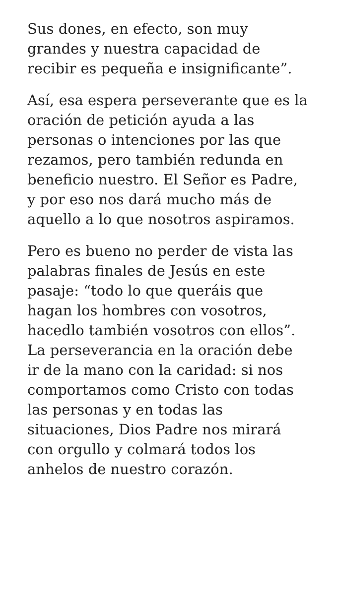Sus dones, en efecto, son muy
grandes y nuestra capacidad de
recibir es pequeña e insignificante”.
Así, esa espera perseverante que es la
oración de petición ayuda a las
personas o intenciones por las que
rezamos, pero también redunda en
beneficio nuestro. El Señor es Padre,
y por eso nos dará mucho más de
aquello a lo que nosotros aspiramos.
Pero es bueno no perder de vista las
palabras finales de Jesús en este
pasaje: “todo lo que queráis que
hagan los hombres con vosotros,
hacedlo también vosotros con ellos”.
La perseverancia en la oración debe
ir de la mano con la caridad: si nos
comportamos como Cristo con todas
las personas y en todas las
situaciones, Dios Padre nos mirará
con orgullo y colmará todos los
anhelos de nuestro corazón.